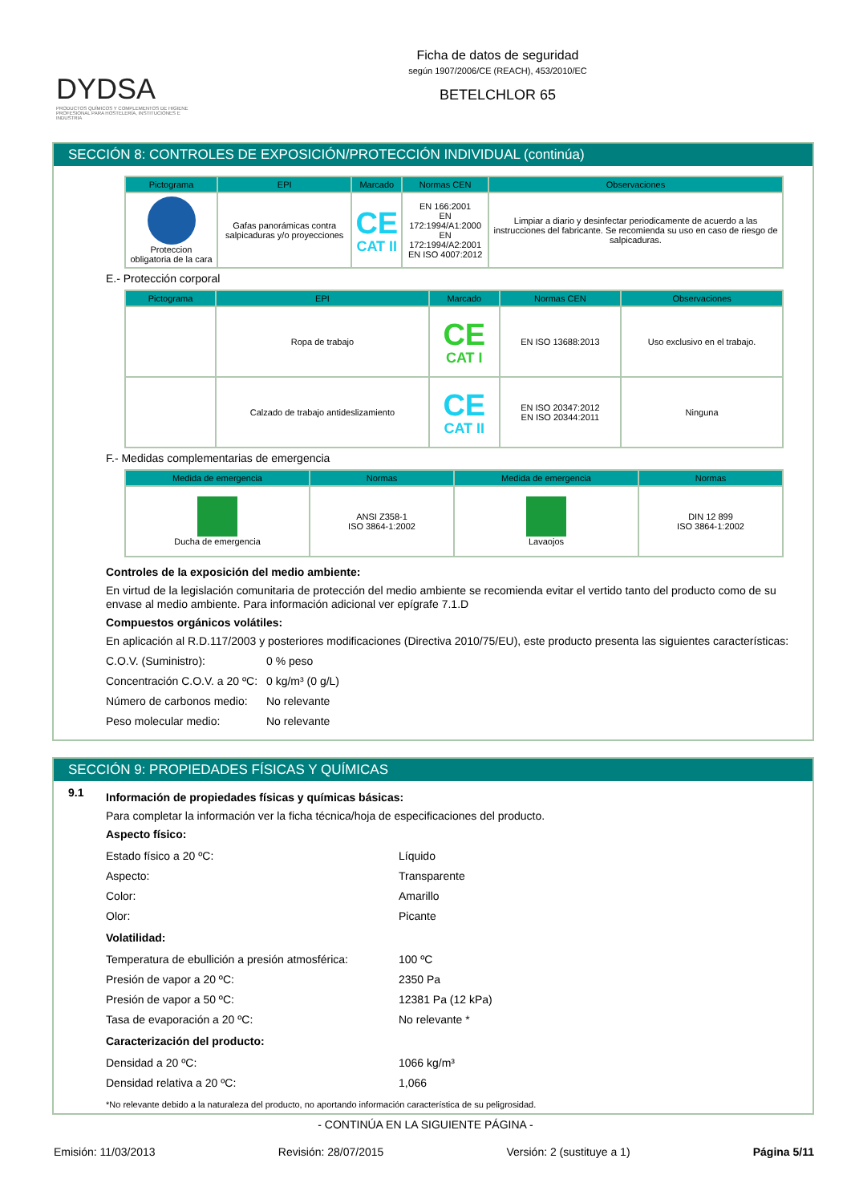DYDSA
PRODUCTOS QUÍMICOS Y COMPLEMENTOS DE HIGIENE PROFESIONAL PARA HOSTELERÍA, INSTITUCIONES E INDUSTRIA
Ficha de datos de seguridad
según 1907/2006/CE (REACH), 453/2010/EC
BETELCHLOR 65
SECCIÓN 8: CONTROLES DE EXPOSICIÓN/PROTECCIÓN INDIVIDUAL (continúa)
| Pictograma | EPI | Marcado | Normas CEN | Observaciones |
| --- | --- | --- | --- | --- |
| Proteccion obligatoria de la cara | Gafas panorámicas contra salpicaduras y/o proyecciones | CE CAT II | EN 166:2001 EN 172:1994/A1:2000 EN 172:1994/A2:2001 EN ISO 4007:2012 | Limpiar a diario y desinfectar periodicamente de acuerdo a las instrucciones del fabricante. Se recomienda su uso en caso de riesgo de salpicaduras. |
E.- Protección corporal
| Pictograma | EPI | Marcado | Normas CEN | Observaciones |
| --- | --- | --- | --- | --- |
| | Ropa de trabajo | CE CAT I | EN ISO 13688:2013 | Uso exclusivo en el trabajo. |
| | Calzado de trabajo antideslizamiento | CE CAT II | EN ISO 20347:2012 EN ISO 20344:2011 | Ninguna |
F.- Medidas complementarias de emergencia
| Medida de emergencia | Normas | Medida de emergencia | Normas |
| --- | --- | --- | --- |
| Ducha de emergencia | ANSI Z358-1 ISO 3864-1:2002 | Lavaojos | DIN 12 899 ISO 3864-1:2002 |
Controles de la exposición del medio ambiente:
En virtud de la legislación comunitaria de protección del medio ambiente se recomienda evitar el vertido tanto del producto como de su envase al medio ambiente. Para información adicional ver epígrafe 7.1.D
Compuestos orgánicos volátiles:
En aplicación al R.D.117/2003 y posteriores modificaciones (Directiva 2010/75/EU), este producto presenta las siguientes características:
C.O.V. (Suministro): 0 % peso
Concentración C.O.V. a 20 ºC: 0 kg/m³ (0 g/L)
Número de carbonos medio: No relevante
Peso molecular medio: No relevante
SECCIÓN 9: PROPIEDADES FÍSICAS Y QUÍMICAS
9.1
Información de propiedades físicas y químicas básicas:
Para completar la información ver la ficha técnica/hoja de especificaciones del producto.
Aspecto físico:
Estado físico a 20 ºC: Líquido
Aspecto: Transparente
Color: Amarillo
Olor: Picante
Volatilidad:
Temperatura de ebullición a presión atmosférica: 100 ºC
Presión de vapor a 20 ºC: 2350 Pa
Presión de vapor a 50 ºC: 12381 Pa (12 kPa)
Tasa de evaporación a 20 ºC: No relevante *
Caracterización del producto:
Densidad a 20 ºC: 1066 kg/m³
Densidad relativa a 20 ºC: 1,066
*No relevante debido a la naturaleza del producto, no aportando información característica de su peligrosidad.
- CONTINÚA EN LA SIGUIENTE PÁGINA -
Emisión: 11/03/2013 Revisión: 28/07/2015 Versión: 2 (sustituye a 1) Página 5/11